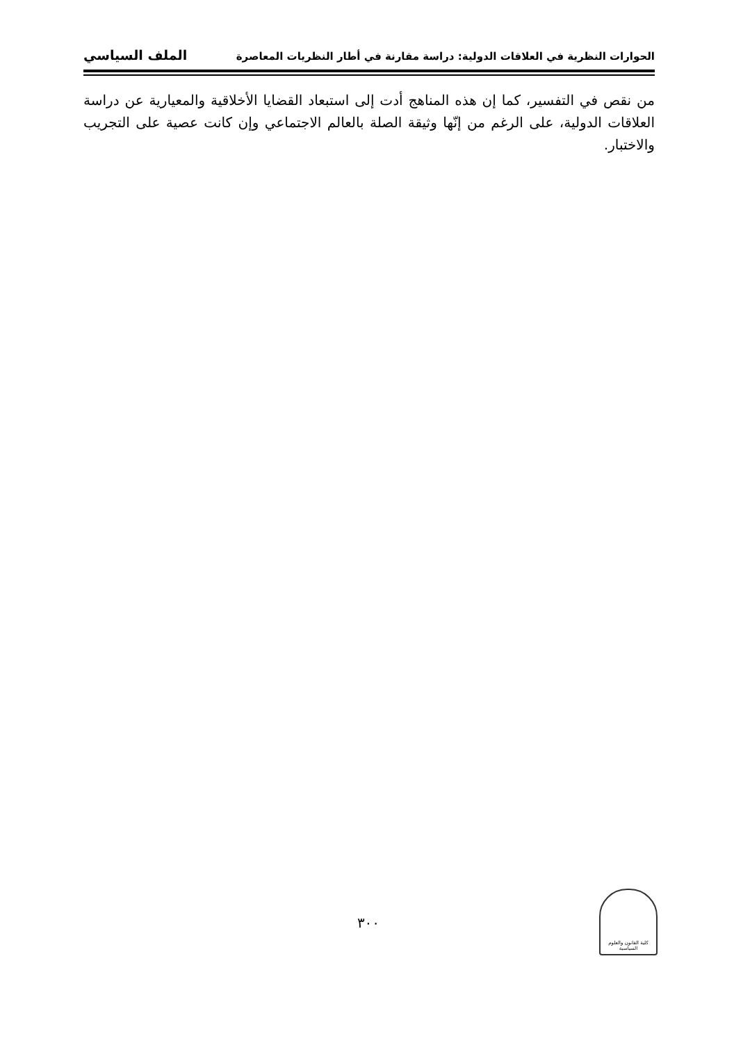الحوارات النظرية في العلاقات الدولية: دراسة مقارنة في أطار النظريات المعاصرة الملف السياسي
من نقص في التفسير، كما إن هذه المناهج أدت إلى استبعاد القضايا الأخلاقية والمعيارية عن دراسة العلاقات الدولية، على الرغم من إنّها وثيقة الصلة بالعالم الاجتماعي وإن كانت عصية على التجريب والاختبار.
٣٠٠
كلية القانون والعلوم السياسية